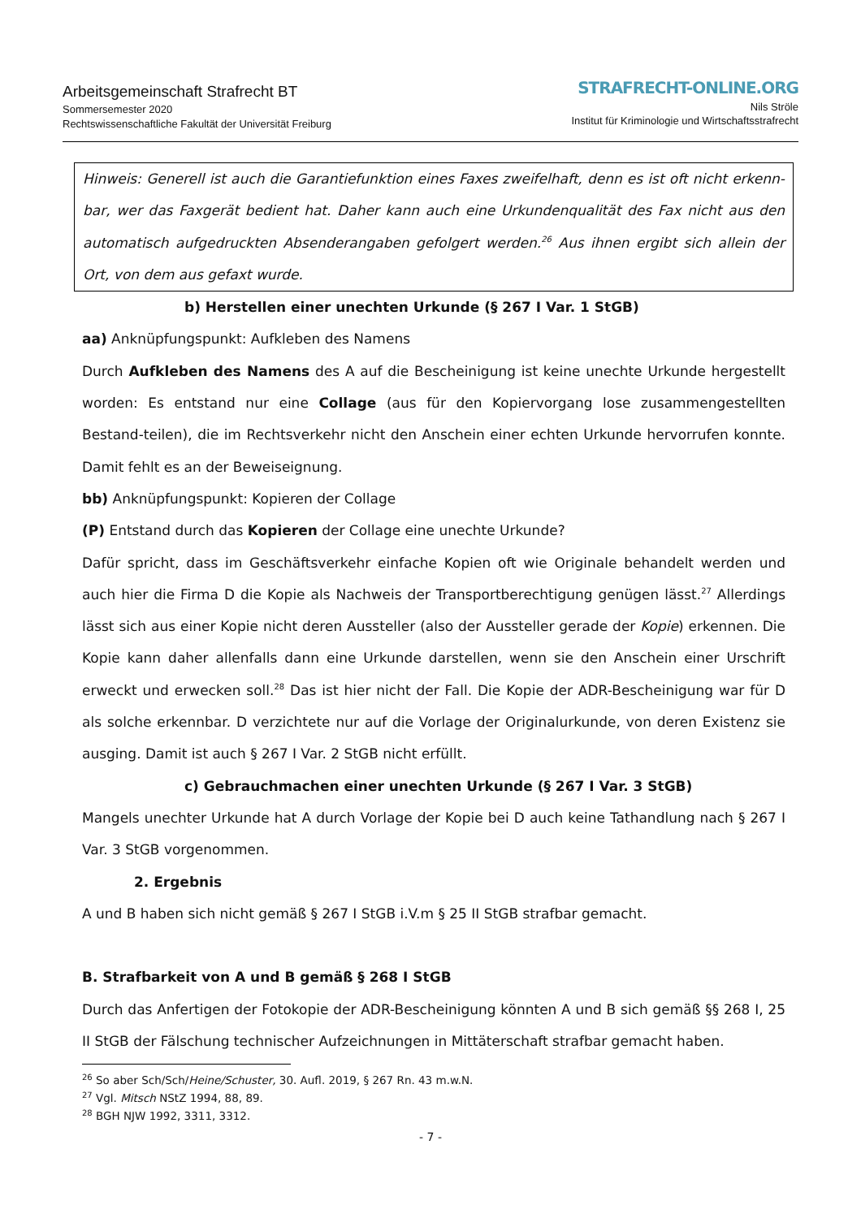Arbeitsgemeinschaft Strafrecht BT
Sommersemester 2020
Rechtswissenschaftliche Fakultät der Universität Freiburg
STRAFRECHT-ONLINE.ORG
Nils Ströle
Institut für Kriminologie und Wirtschaftsstrafrecht
Hinweis: Generell ist auch die Garantiefunktion eines Faxes zweifelhaft, denn es ist oft nicht erkenn-bar, wer das Faxgerät bedient hat. Daher kann auch eine Urkundenqualität des Fax nicht aus den automatisch aufgedruckten Absenderangaben gefolgert werden.<sup>26</sup> Aus ihnen ergibt sich allein der Ort, von dem aus gefaxt wurde.
b) Herstellen einer unechten Urkunde (§ 267 I Var. 1 StGB)
aa) Anknüpfungspunkt: Aufkleben des Namens
Durch Aufkleben des Namens des A auf die Bescheinigung ist keine unechte Urkunde hergestellt worden: Es entstand nur eine Collage (aus für den Kopiervorgang lose zusammengestellten Bestand-teilen), die im Rechtsverkehr nicht den Anschein einer echten Urkunde hervorrufen konnte. Damit fehlt es an der Beweiseignung.
bb) Anknüpfungspunkt: Kopieren der Collage
(P) Entstand durch das Kopieren der Collage eine unechte Urkunde?
Dafür spricht, dass im Geschäftsverkehr einfache Kopien oft wie Originale behandelt werden und auch hier die Firma D die Kopie als Nachweis der Transportberechtigung genügen lässt.<sup>27</sup> Allerdings lässt sich aus einer Kopie nicht deren Aussteller (also der Aussteller gerade der Kopie) erkennen. Die Kopie kann daher allenfalls dann eine Urkunde darstellen, wenn sie den Anschein einer Urschrift erweckt und erwecken soll.<sup>28</sup> Das ist hier nicht der Fall. Die Kopie der ADR-Bescheinigung war für D als solche erkennbar. D verzichtete nur auf die Vorlage der Originalurkunde, von deren Existenz sie ausging. Damit ist auch § 267 I Var. 2 StGB nicht erfüllt.
c) Gebrauchmachen einer unechten Urkunde (§ 267 I Var. 3 StGB)
Mangels unechter Urkunde hat A durch Vorlage der Kopie bei D auch keine Tathandlung nach § 267 I Var. 3 StGB vorgenommen.
2. Ergebnis
A und B haben sich nicht gemäß § 267 I StGB i.V.m § 25 II StGB strafbar gemacht.
B. Strafbarkeit von A und B gemäß § 268 I StGB
Durch das Anfertigen der Fotokopie der ADR-Bescheinigung könnten A und B sich gemäß §§ 268 I, 25 II StGB der Fälschung technischer Aufzeichnungen in Mittäterschaft strafbar gemacht haben.
<sup>26</sup> So aber Sch/Sch/Heine/Schuster, 30. Aufl. 2019, § 267 Rn. 43 m.w.N.
<sup>27</sup> Vgl. Mitsch NStZ 1994, 88, 89.
<sup>28</sup> BGH NJW 1992, 3311, 3312.
- 7 -